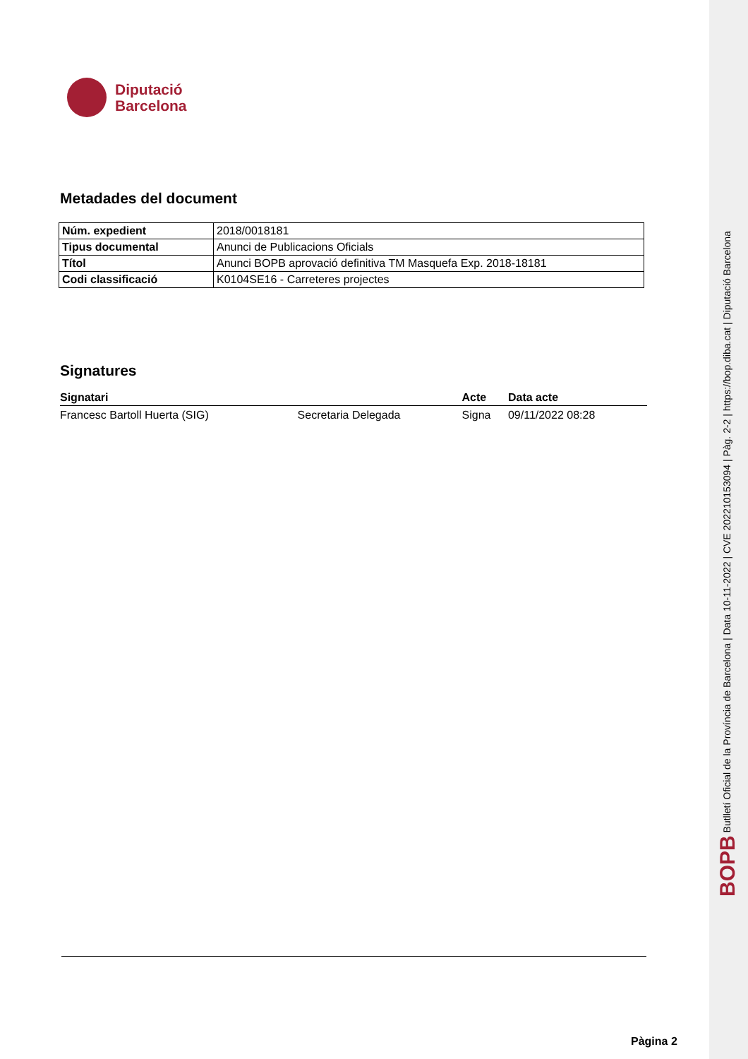Diputació
Barcelona
Metadades del document
| Núm. expedient | 2018/0018181 |
| Tipus documental | Anunci de Publicacions Oficials |
| Títol | Anunci BOPB aprovació definitiva TM Masquefa Exp. 2018-18181 |
| Codi classificació | K0104SE16 - Carreteres projectes |
Signatures
| Signatari | | Acte | Data acte |
| --- | --- | --- | --- |
| Francesc Bartoll Huerta (SIG) | Secretaria Delegada | Signa | 09/11/2022 08:28 |
Pàgina 2
BOPB Butlletí Oficial de la Província de Barcelona | Data 10-11-2022 | CVE 202210153094 | Pàg. 2-2 | https://bop.diba.cat | Diputació Barcelona